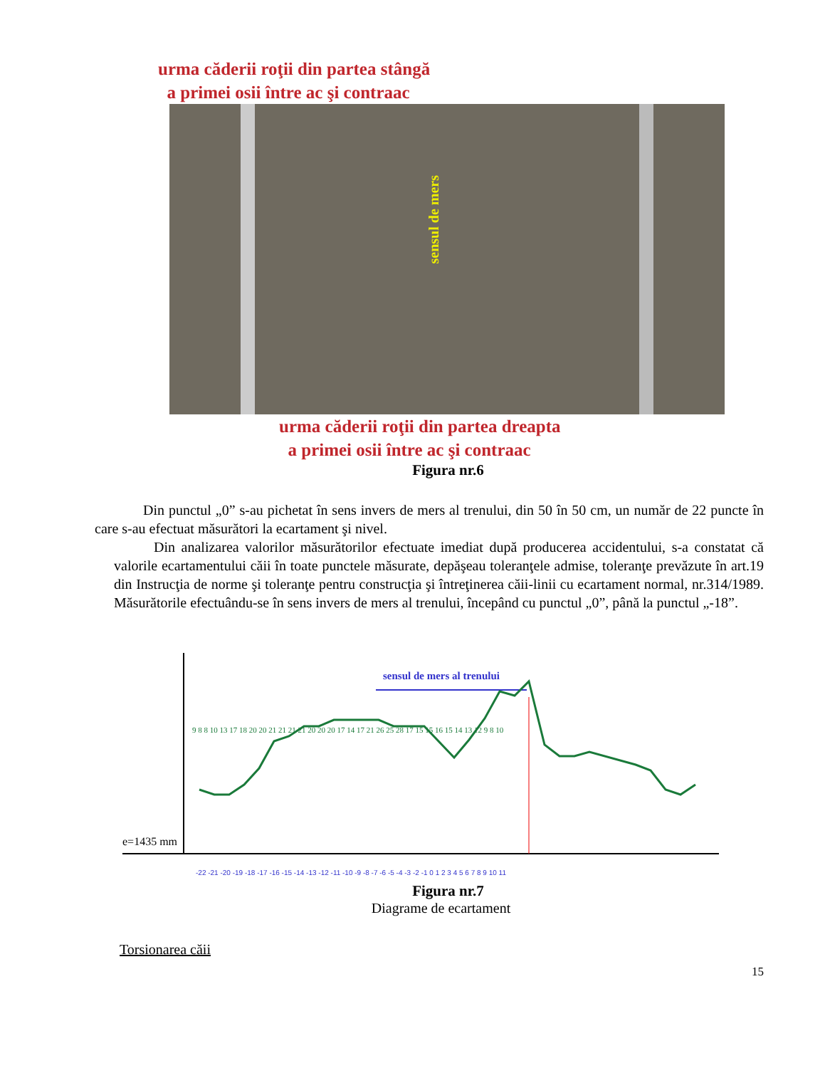urma căderii roţii din partea stângă
a primei osii între ac şi contraac
sensul de mers
urma căderii roţii din partea dreapta
a primei osii între ac şi contraac
Figura nr.6
Din punctul „0” s-au pichetat în sens invers de mers al trenului, din 50 în 50 cm, un număr de 22 puncte în care s-au efectuat măsurători la ecartament şi nivel.
Din analizarea valorilor măsurătorilor efectuate imediat după producerea accidentului, s-a constatat că valorile ecartamentului căii în toate punctele măsurate, depăşeau toleranţele admise, toleranţe prevăzute în art.19 din Instrucţia de norme şi toleranţe pentru construcţia şi întreţinerea căii-linii cu ecartament normal, nr.314/1989. Măsurătorile efectuându-se în sens invers de mers al trenului, începând cu punctul „0”, până la punctul „-18”.
e=1435 mm
sensul de mers al trenului
-22 -21 -20 -19 -18 -17 -16 -15 -14 -13 -12 -11 -10 -9 -8 -7 -6 -5 -4 -3 -2 -1 0 1 2 3 4 5 6 7 8 9 10 11
9 8 8 10 13 17 18 20 20 21 21 21 21 20 20 20 17 14 17 21 26 25 28 17 15 15 16 15 14 13 12 9 8 10
Figura nr.7
Diagrame de ecartament
Torsionarea căii
15